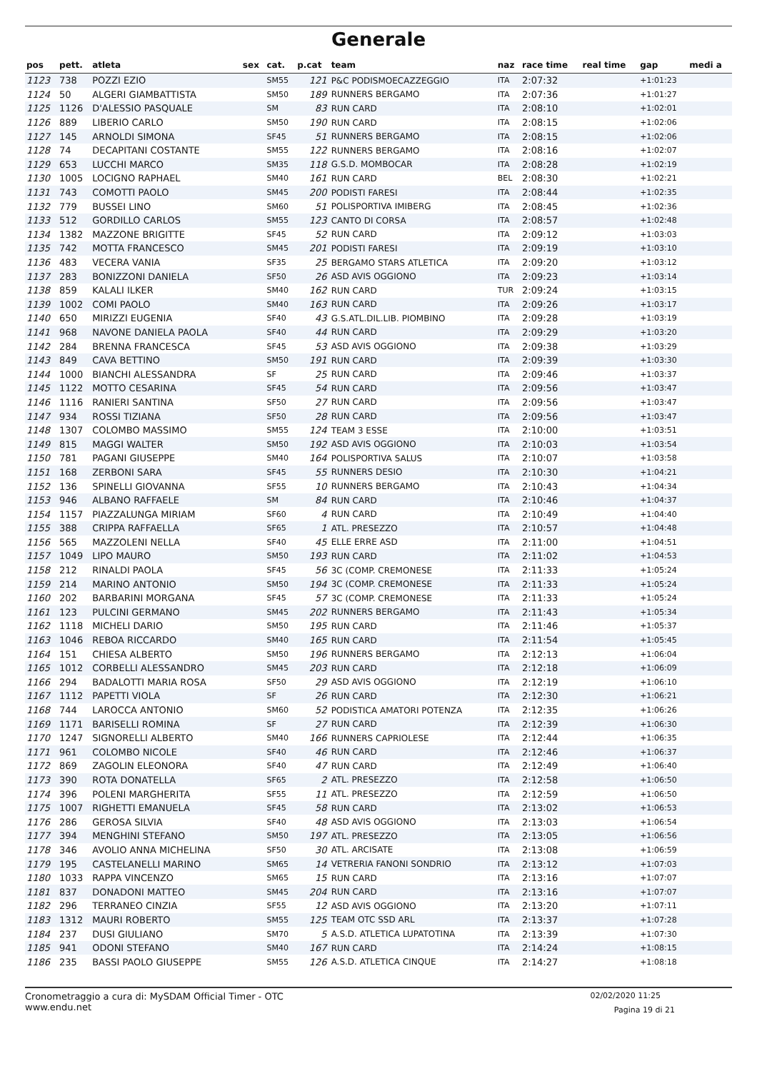Generale
| pos | pett. | atleta | sex | cat. | p.cat | team | naz | race time | real time | gap | medi a |
| --- | --- | --- | --- | --- | --- | --- | --- | --- | --- | --- | --- |
| 1123 | 738 | POZZI EZIO | | SM55 | 121 | P&C PODISMOECAZZEGGIO | ITA | 2:07:32 | | +1:01:23 | |
| 1124 | 50 | ALGERI GIAMBATTISTA | | SM50 | 189 | RUNNERS BERGAMO | ITA | 2:07:36 | | +1:01:27 | |
| 1125 | 1126 | D'ALESSIO PASQUALE | | SM | 83 | RUN CARD | ITA | 2:08:10 | | +1:02:01 | |
| 1126 | 889 | LIBERIO CARLO | | SM50 | 190 | RUN CARD | ITA | 2:08:15 | | +1:02:06 | |
| 1127 | 145 | ARNOLDI SIMONA | | SF45 | 51 | RUNNERS BERGAMO | ITA | 2:08:15 | | +1:02:06 | |
| 1128 | 74 | DECAPITANI COSTANTE | | SM55 | 122 | RUNNERS BERGAMO | ITA | 2:08:16 | | +1:02:07 | |
| 1129 | 653 | LUCCHI MARCO | | SM35 | 118 | G.S.D. MOMBOCAR | ITA | 2:08:28 | | +1:02:19 | |
| 1130 | 1005 | LOCIGNO RAPHAEL | | SM40 | 161 | RUN CARD | BEL | 2:08:30 | | +1:02:21 | |
| 1131 | 743 | COMOTTI PAOLO | | SM45 | 200 | PODISTI FARESI | ITA | 2:08:44 | | +1:02:35 | |
| 1132 | 779 | BUSSEI LINO | | SM60 | 51 | POLISPORTIVA IMIBERG | ITA | 2:08:45 | | +1:02:36 | |
| 1133 | 512 | GORDILLO CARLOS | | SM55 | 123 | CANTO DI CORSA | ITA | 2:08:57 | | +1:02:48 | |
| 1134 | 1382 | MAZZONE BRIGITTE | | SF45 | 52 | RUN CARD | ITA | 2:09:12 | | +1:03:03 | |
| 1135 | 742 | MOTTA FRANCESCO | | SM45 | 201 | PODISTI FARESI | ITA | 2:09:19 | | +1:03:10 | |
| 1136 | 483 | VECERA VANIA | | SF35 | 25 | BERGAMO STARS ATLETICA | ITA | 2:09:20 | | +1:03:12 | |
| 1137 | 283 | BONIZZONI DANIELA | | SF50 | 26 | ASD AVIS OGGIONO | ITA | 2:09:23 | | +1:03:14 | |
| 1138 | 859 | KALALI ILKER | | SM40 | 162 | RUN CARD | TUR | 2:09:24 | | +1:03:15 | |
| 1139 | 1002 | COMI PAOLO | | SM40 | 163 | RUN CARD | ITA | 2:09:26 | | +1:03:17 | |
| 1140 | 650 | MIRIZZI EUGENIA | | SF40 | 43 | G.S.ATL.DIL.LIB. PIOMBINO | ITA | 2:09:28 | | +1:03:19 | |
| 1141 | 968 | NAVONE DANIELA PAOLA | | SF40 | 44 | RUN CARD | ITA | 2:09:29 | | +1:03:20 | |
| 1142 | 284 | BRENNA FRANCESCA | | SF45 | 53 | ASD AVIS OGGIONO | ITA | 2:09:38 | | +1:03:29 | |
| 1143 | 849 | CAVA BETTINO | | SM50 | 191 | RUN CARD | ITA | 2:09:39 | | +1:03:30 | |
| 1144 | 1000 | BIANCHI ALESSANDRA | | SF | 25 | RUN CARD | ITA | 2:09:46 | | +1:03:37 | |
| 1145 | 1122 | MOTTO CESARINA | | SF45 | 54 | RUN CARD | ITA | 2:09:56 | | +1:03:47 | |
| 1146 | 1116 | RANIERI SANTINA | | SF50 | 27 | RUN CARD | ITA | 2:09:56 | | +1:03:47 | |
| 1147 | 934 | ROSSI TIZIANA | | SF50 | 28 | RUN CARD | ITA | 2:09:56 | | +1:03:47 | |
| 1148 | 1307 | COLOMBO MASSIMO | | SM55 | 124 | TEAM 3 ESSE | ITA | 2:10:00 | | +1:03:51 | |
| 1149 | 815 | MAGGI WALTER | | SM50 | 192 | ASD AVIS OGGIONO | ITA | 2:10:03 | | +1:03:54 | |
| 1150 | 781 | PAGANI GIUSEPPE | | SM40 | 164 | POLISPORTIVA SALUS | ITA | 2:10:07 | | +1:03:58 | |
| 1151 | 168 | ZERBONI SARA | | SF45 | 55 | RUNNERS DESIO | ITA | 2:10:30 | | +1:04:21 | |
| 1152 | 136 | SPINELLI GIOVANNA | | SF55 | 10 | RUNNERS BERGAMO | ITA | 2:10:43 | | +1:04:34 | |
| 1153 | 946 | ALBANO RAFFAELE | | SM | 84 | RUN CARD | ITA | 2:10:46 | | +1:04:37 | |
| 1154 | 1157 | PIAZZALUNGA MIRIAM | | SF60 | 4 | RUN CARD | ITA | 2:10:49 | | +1:04:40 | |
| 1155 | 388 | CRIPPA RAFFAELLA | | SF65 | 1 | ATL. PRESEZZO | ITA | 2:10:57 | | +1:04:48 | |
| 1156 | 565 | MAZZOLENI NELLA | | SF40 | 45 | ELLE ERRE ASD | ITA | 2:11:00 | | +1:04:51 | |
| 1157 | 1049 | LIPO MAURO | | SM50 | 193 | RUN CARD | ITA | 2:11:02 | | +1:04:53 | |
| 1158 | 212 | RINALDI PAOLA | | SF45 | 56 | 3C (COMP. CREMONESE | ITA | 2:11:33 | | +1:05:24 | |
| 1159 | 214 | MARINO ANTONIO | | SM50 | 194 | 3C (COMP. CREMONESE | ITA | 2:11:33 | | +1:05:24 | |
| 1160 | 202 | BARBARINI MORGANA | | SF45 | 57 | 3C (COMP. CREMONESE | ITA | 2:11:33 | | +1:05:24 | |
| 1161 | 123 | PULCINI GERMANO | | SM45 | 202 | RUNNERS BERGAMO | ITA | 2:11:43 | | +1:05:34 | |
| 1162 | 1118 | MICHELI DARIO | | SM50 | 195 | RUN CARD | ITA | 2:11:46 | | +1:05:37 | |
| 1163 | 1046 | REBOA RICCARDO | | SM40 | 165 | RUN CARD | ITA | 2:11:54 | | +1:05:45 | |
| 1164 | 151 | CHIESA ALBERTO | | SM50 | 196 | RUNNERS BERGAMO | ITA | 2:12:13 | | +1:06:04 | |
| 1165 | 1012 | CORBELLI ALESSANDRO | | SM45 | 203 | RUN CARD | ITA | 2:12:18 | | +1:06:09 | |
| 1166 | 294 | BADALOTTI MARIA ROSA | | SF50 | 29 | ASD AVIS OGGIONO | ITA | 2:12:19 | | +1:06:10 | |
| 1167 | 1112 | PAPETTI VIOLA | | SF | 26 | RUN CARD | ITA | 2:12:30 | | +1:06:21 | |
| 1168 | 744 | LAROCCA ANTONIO | | SM60 | 52 | PODISTICA AMATORI POTENZA | ITA | 2:12:35 | | +1:06:26 | |
| 1169 | 1171 | BARISELLI ROMINA | | SF | 27 | RUN CARD | ITA | 2:12:39 | | +1:06:30 | |
| 1170 | 1247 | SIGNORELLI ALBERTO | | SM40 | 166 | RUNNERS CAPRIOLESE | ITA | 2:12:44 | | +1:06:35 | |
| 1171 | 961 | COLOMBO NICOLE | | SF40 | 46 | RUN CARD | ITA | 2:12:46 | | +1:06:37 | |
| 1172 | 869 | ZAGOLIN ELEONORA | | SF40 | 47 | RUN CARD | ITA | 2:12:49 | | +1:06:40 | |
| 1173 | 390 | ROTA DONATELLA | | SF65 | 2 | ATL. PRESEZZO | ITA | 2:12:58 | | +1:06:50 | |
| 1174 | 396 | POLENI MARGHERITA | | SF55 | 11 | ATL. PRESEZZO | ITA | 2:12:59 | | +1:06:50 | |
| 1175 | 1007 | RIGHETTI EMANUELA | | SF45 | 58 | RUN CARD | ITA | 2:13:02 | | +1:06:53 | |
| 1176 | 286 | GEROSA SILVIA | | SF40 | 48 | ASD AVIS OGGIONO | ITA | 2:13:03 | | +1:06:54 | |
| 1177 | 394 | MENGHINI STEFANO | | SM50 | 197 | ATL. PRESEZZO | ITA | 2:13:05 | | +1:06:56 | |
| 1178 | 346 | AVOLIO ANNA MICHELINA | | SF50 | 30 | ATL. ARCISATE | ITA | 2:13:08 | | +1:06:59 | |
| 1179 | 195 | CASTELANELLI MARINO | | SM65 | 14 | VETRERIA FANONI SONDRIO | ITA | 2:13:12 | | +1:07:03 | |
| 1180 | 1033 | RAPPA VINCENZO | | SM65 | 15 | RUN CARD | ITA | 2:13:16 | | +1:07:07 | |
| 1181 | 837 | DONADONI MATTEO | | SM45 | 204 | RUN CARD | ITA | 2:13:16 | | +1:07:07 | |
| 1182 | 296 | TERRANEO CINZIA | | SF55 | 12 | ASD AVIS OGGIONO | ITA | 2:13:20 | | +1:07:11 | |
| 1183 | 1312 | MAURI ROBERTO | | SM55 | 125 | TEAM OTC SSD ARL | ITA | 2:13:37 | | +1:07:28 | |
| 1184 | 237 | DUSI GIULIANO | | SM70 | 5 | A.S.D. ATLETICA LUPATOTINA | ITA | 2:13:39 | | +1:07:30 | |
| 1185 | 941 | ODONI STEFANO | | SM40 | 167 | RUN CARD | ITA | 2:14:24 | | +1:08:15 | |
| 1186 | 235 | BASSI PAOLO GIUSEPPE | | SM55 | 126 | A.S.D. ATLETICA CINQUE | ITA | 2:14:27 | | +1:08:18 | |
Cronometraggio a cura di: MySDAM Official Timer - OTC
www.endu.net
02/02/2020 11:25
Pagina 19 di 21